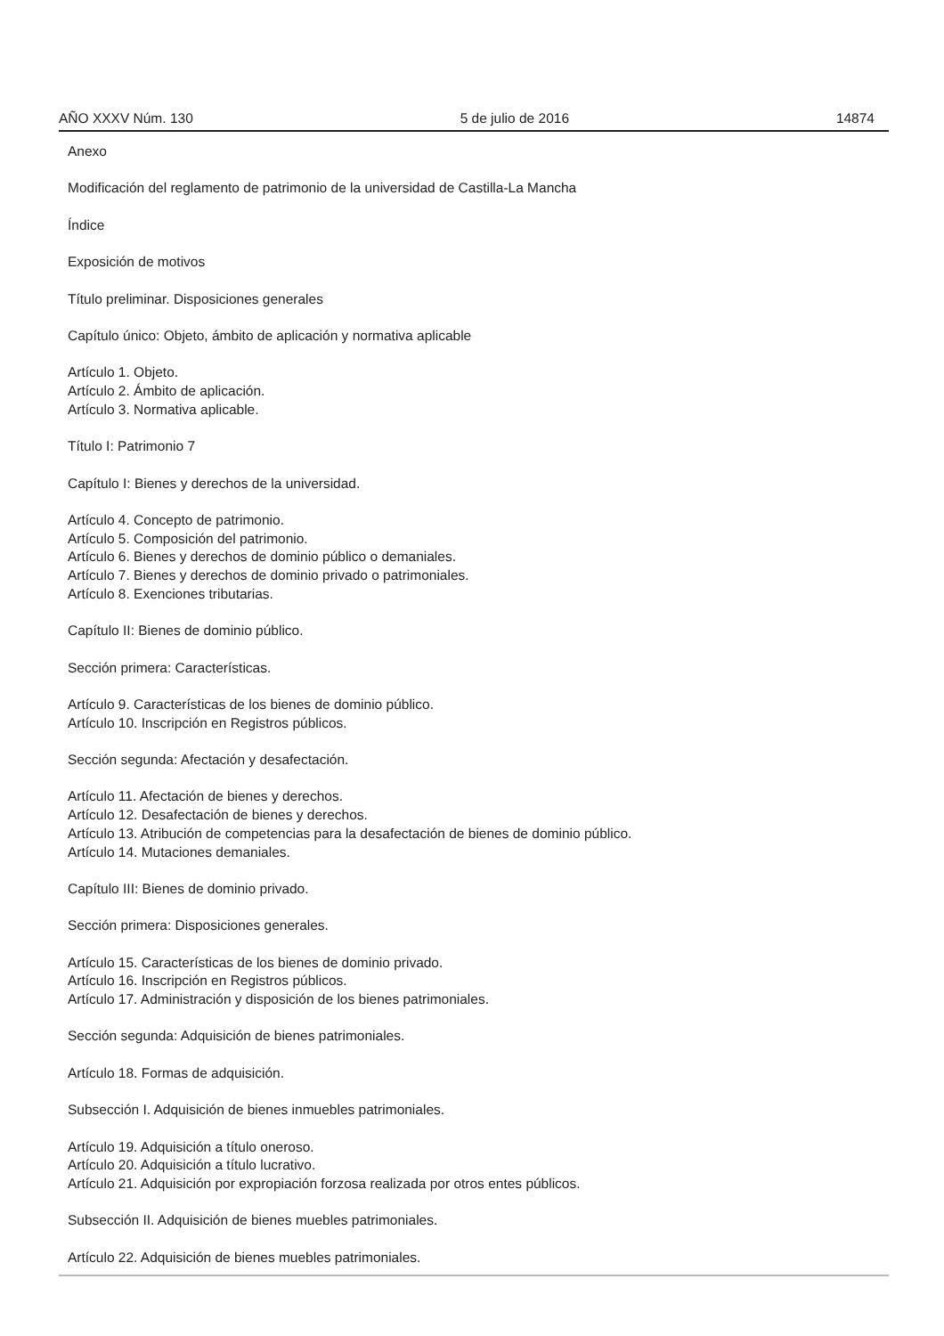AÑO XXXV Núm. 130 5 de julio de 2016 14874
Anexo
Modificación del reglamento de patrimonio de la universidad de Castilla-La Mancha
Índice
Exposición de motivos
Título preliminar. Disposiciones generales
Capítulo único: Objeto, ámbito de aplicación y normativa aplicable
Artículo 1. Objeto.
Artículo 2. Ámbito de aplicación.
Artículo 3. Normativa aplicable.
Título I: Patrimonio 7
Capítulo I: Bienes y derechos de la universidad.
Artículo 4. Concepto de patrimonio.
Artículo 5. Composición del patrimonio.
Artículo 6. Bienes y derechos de dominio público o demaniales.
Artículo 7. Bienes y derechos de dominio privado o patrimoniales.
Artículo 8. Exenciones tributarias.
Capítulo II: Bienes de dominio público.
Sección primera: Características.
Artículo 9. Características de los bienes de dominio público.
Artículo 10. Inscripción en Registros públicos.
Sección segunda: Afectación y desafectación.
Artículo 11. Afectación de bienes y derechos.
Artículo 12. Desafectación de bienes y derechos.
Artículo 13. Atribución de competencias para la desafectación de bienes de dominio público.
Artículo 14. Mutaciones demaniales.
Capítulo III: Bienes de dominio privado.
Sección primera: Disposiciones generales.
Artículo 15. Características de los bienes de dominio privado.
Artículo 16. Inscripción en Registros públicos.
Artículo 17. Administración y disposición de los bienes patrimoniales.
Sección segunda: Adquisición de bienes patrimoniales.
Artículo 18. Formas de adquisición.
Subsección I. Adquisición de bienes inmuebles patrimoniales.
Artículo 19. Adquisición a título oneroso.
Artículo 20. Adquisición a título lucrativo.
Artículo 21. Adquisición por expropiación forzosa realizada por otros entes públicos.
Subsección II. Adquisición de bienes muebles patrimoniales.
Artículo 22. Adquisición de bienes muebles patrimoniales.